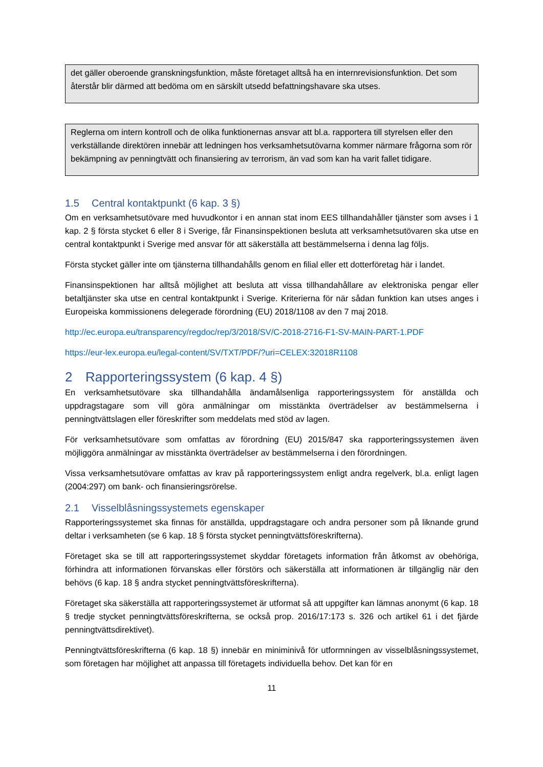det gäller oberoende granskningsfunktion, måste företaget alltså ha en internrevisionsfunktion. Det som återstår blir därmed att bedöma om en särskilt utsedd befattningshavare ska utses.
Reglerna om intern kontroll och de olika funktionernas ansvar att bl.a. rapportera till styrelsen eller den verkställande direktören innebär att ledningen hos verksamhetsutövarna kommer närmare frågorna som rör bekämpning av penningtvätt och finansiering av terrorism, än vad som kan ha varit fallet tidigare.
1.5 Central kontaktpunkt (6 kap. 3 §)
Om en verksamhetsutövare med huvudkontor i en annan stat inom EES tillhandahåller tjänster som avses i 1 kap. 2 § första stycket 6 eller 8 i Sverige, får Finansinspektionen besluta att verksamhetsutövaren ska utse en central kontaktpunkt i Sverige med ansvar för att säkerställa att bestämmelserna i denna lag följs.
Första stycket gäller inte om tjänsterna tillhandahålls genom en filial eller ett dotterföretag här i landet.
Finansinspektionen har alltså möjlighet att besluta att vissa tillhandahållare av elektroniska pengar eller betaltjänster ska utse en central kontaktpunkt i Sverige. Kriterierna för när sådan funktion kan utses anges i Europeiska kommissionens delegerade förordning (EU) 2018/1108 av den 7 maj 2018.
http://ec.europa.eu/transparency/regdoc/rep/3/2018/SV/C-2018-2716-F1-SV-MAIN-PART-1.PDF
https://eur-lex.europa.eu/legal-content/SV/TXT/PDF/?uri=CELEX:32018R1108
2 Rapporteringssystem (6 kap. 4 §)
En verksamhetsutövare ska tillhandahålla ändamålsenliga rapporteringssystem för anställda och uppdragstagare som vill göra anmälningar om misstänkta överträdelser av bestämmelserna i penningtvättslagen eller föreskrifter som meddelats med stöd av lagen.
För verksamhetsutövare som omfattas av förordning (EU) 2015/847 ska rapporteringssystemen även möjliggöra anmälningar av misstänkta överträdelser av bestämmelserna i den förordningen.
Vissa verksamhetsutövare omfattas av krav på rapporteringssystem enligt andra regelverk, bl.a. enligt lagen (2004:297) om bank- och finansieringsrörelse.
2.1 Visselblåsningssystemets egenskaper
Rapporteringssystemet ska finnas för anställda, uppdragstagare och andra personer som på liknande grund deltar i verksamheten (se 6 kap. 18 § första stycket penningtvättsföreskrifterna).
Företaget ska se till att rapporteringssystemet skyddar företagets information från åtkomst av obehöriga, förhindra att informationen förvanskas eller förstörs och säkerställa att informationen är tillgänglig när den behövs (6 kap. 18 § andra stycket penningtvättsföreskrifterna).
Företaget ska säkerställa att rapporteringssystemet är utformat så att uppgifter kan lämnas anonymt (6 kap. 18 § tredje stycket penningtvättsföreskrifterna, se också prop. 2016/17:173 s. 326 och artikel 61 i det fjärde penningtvättsdirektivet).
Penningtvättsföreskrifterna (6 kap. 18 §) innebär en miniminivå för utformningen av visselblåsningssystemet, som företagen har möjlighet att anpassa till företagets individuella behov. Det kan för en
11